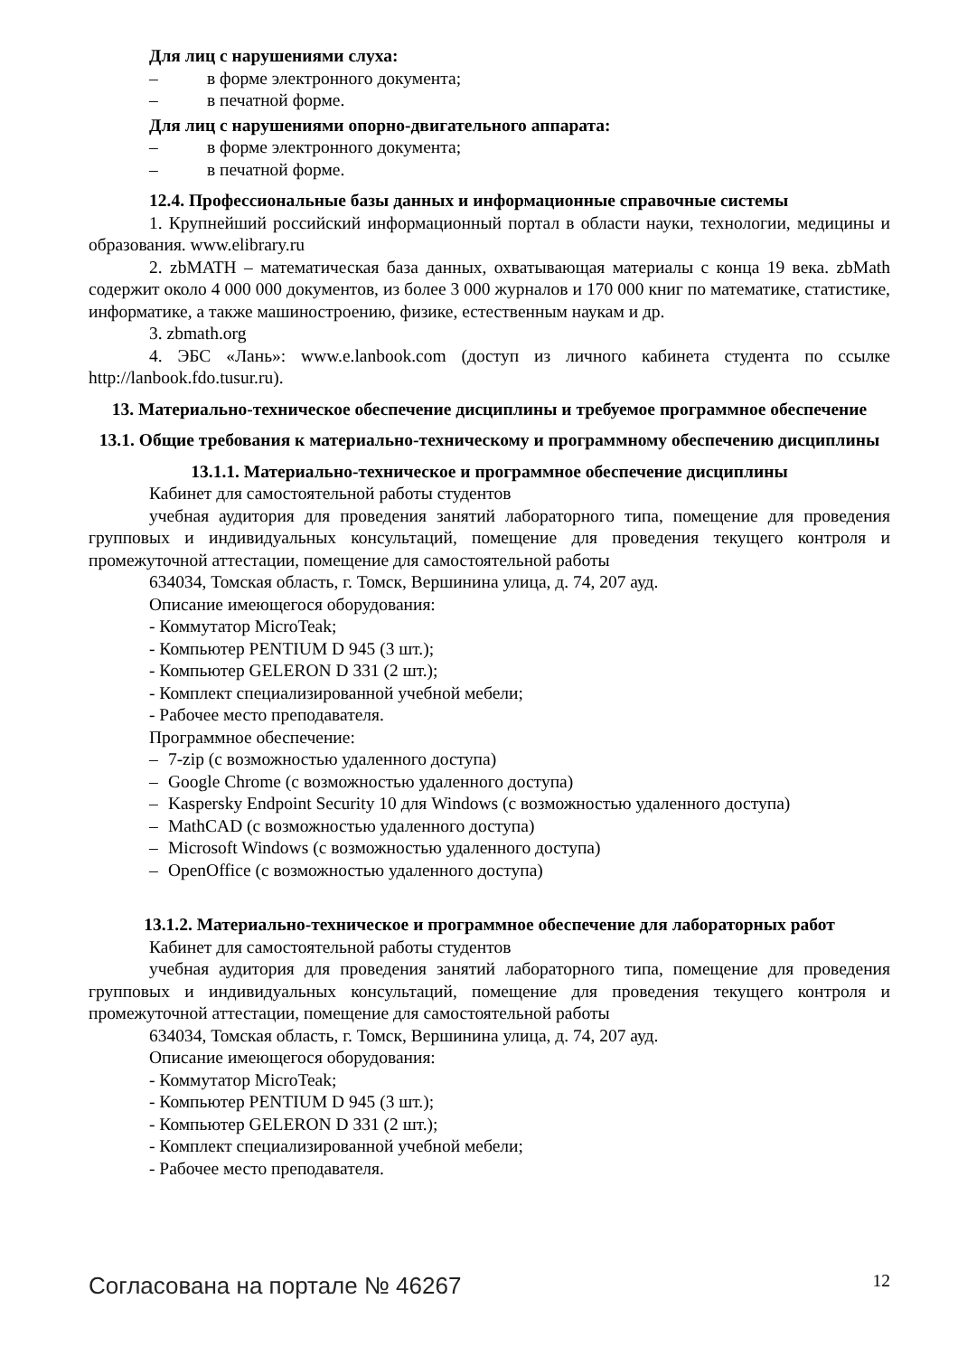Для лиц с нарушениями слуха:
– в форме электронного документа;
– в печатной форме.
Для лиц с нарушениями опорно-двигательного аппарата:
– в форме электронного документа;
– в печатной форме.
12.4. Профессиональные базы данных и информационные справочные системы
1. Крупнейший российский информационный портал в области науки, технологии, медицины и образования. www.elibrary.ru
2. zbMATH – математическая база данных, охватывающая материалы с конца 19 века. zbMath содержит около 4 000 000 документов, из более 3 000 журналов и 170 000 книг по математике, статистике, информатике, а также машиностроению, физике, естественным наукам и др.
3. zbmath.org
4. ЭБС «Лань»: www.e.lanbook.com (доступ из личного кабинета студента по ссылке http://lanbook.fdo.tusur.ru).
13. Материально-техническое обеспечение дисциплины и требуемое программное обеспечение
13.1. Общие требования к материально-техническому и программному обеспечению дисциплины
13.1.1. Материально-техническое и программное обеспечение дисциплины
Кабинет для самостоятельной работы студентов
учебная аудитория для проведения занятий лабораторного типа, помещение для проведения групповых и индивидуальных консультаций, помещение для проведения текущего контроля и промежуточной аттестации, помещение для самостоятельной работы
634034, Томская область, г. Томск, Вершинина улица, д. 74, 207 ауд.
Описание имеющегося оборудования:
- Коммутатор MicroTeak;
- Компьютер PENTIUM D 945 (3 шт.);
- Компьютер GELERON D 331 (2 шт.);
- Комплект специализированной учебной мебели;
- Рабочее место преподавателя.
Программное обеспечение:
– 7-zip (с возможностью удаленного доступа)
– Google Chrome (с возможностью удаленного доступа)
– Kaspersky Endpoint Security 10 для Windows (с возможностью удаленного доступа)
– MathCAD (с возможностью удаленного доступа)
– Microsoft Windows (с возможностью удаленного доступа)
– OpenOffice (с возможностью удаленного доступа)
13.1.2. Материально-техническое и программное обеспечение для лабораторных работ
Кабинет для самостоятельной работы студентов
учебная аудитория для проведения занятий лабораторного типа, помещение для проведения групповых и индивидуальных консультаций, помещение для проведения текущего контроля и промежуточной аттестации, помещение для самостоятельной работы
634034, Томская область, г. Томск, Вершинина улица, д. 74, 207 ауд.
Описание имеющегося оборудования:
- Коммутатор MicroTeak;
- Компьютер PENTIUM D 945 (3 шт.);
- Компьютер GELERON D 331 (2 шт.);
- Комплект специализированной учебной мебели;
- Рабочее место преподавателя.
Согласована на портале № 46267 12